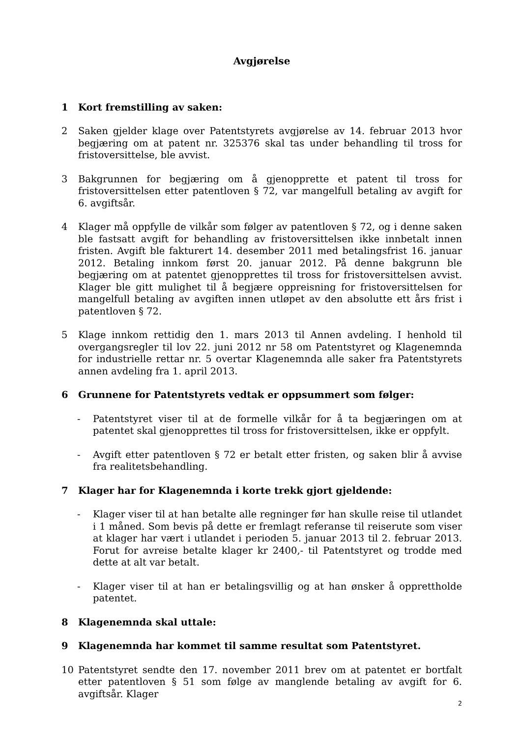Avgjørelse
1 Kort fremstilling av saken:
2 Saken gjelder klage over Patentstyrets avgjørelse av 14. februar 2013 hvor begjæring om at patent nr. 325376 skal tas under behandling til tross for fristoversittelse, ble avvist.
3 Bakgrunnen for begjæring om å gjenopprette et patent til tross for fristoversittelsen etter patentloven § 72, var mangelfull betaling av avgift for 6. avgiftsår.
4 Klager må oppfylle de vilkår som følger av patentloven § 72, og i denne saken ble fastsatt avgift for behandling av fristoversittelsen ikke innbetalt innen fristen. Avgift ble fakturert 14. desember 2011 med betalingsfrist 16. januar 2012. Betaling innkom først 20. januar 2012. På denne bakgrunn ble begjæring om at patentet gjenopprettes til tross for fristoversittelsen avvist. Klager ble gitt mulighet til å begjære oppreisning for fristoversittelsen for mangelfull betaling av avgiften innen utløpet av den absolutte ett års frist i patentloven § 72.
5 Klage innkom rettidig den 1. mars 2013 til Annen avdeling. I henhold til overgangsregler til lov 22. juni 2012 nr 58 om Patentstyret og Klagenemnda for industrielle rettar nr. 5 overtar Klagenemnda alle saker fra Patentstyrets annen avdeling fra 1. april 2013.
6 Grunnene for Patentstyrets vedtak er oppsummert som følger:
- Patentstyret viser til at de formelle vilkår for å ta begjæringen om at patentet skal gjenopprettes til tross for fristoversittelsen, ikke er oppfylt.
- Avgift etter patentloven § 72 er betalt etter fristen, og saken blir å avvise fra realitetsbehandling.
7 Klager har for Klagenemnda i korte trekk gjort gjeldende:
- Klager viser til at han betalte alle regninger før han skulle reise til utlandet i 1 måned. Som bevis på dette er fremlagt referanse til reiserute som viser at klager har vært i utlandet i perioden 5. januar 2013 til 2. februar 2013. Forut for avreise betalte klager kr 2400,- til Patentstyret og trodde med dette at alt var betalt.
- Klager viser til at han er betalingsvillig og at han ønsker å opprettholde patentet.
8 Klagenemnda skal uttale:
9 Klagenemnda har kommet til samme resultat som Patentstyret.
10 Patentstyret sendte den 17. november 2011 brev om at patentet er bortfalt etter patentloven § 51 som følge av manglende betaling av avgift for 6. avgiftsår. Klager
2